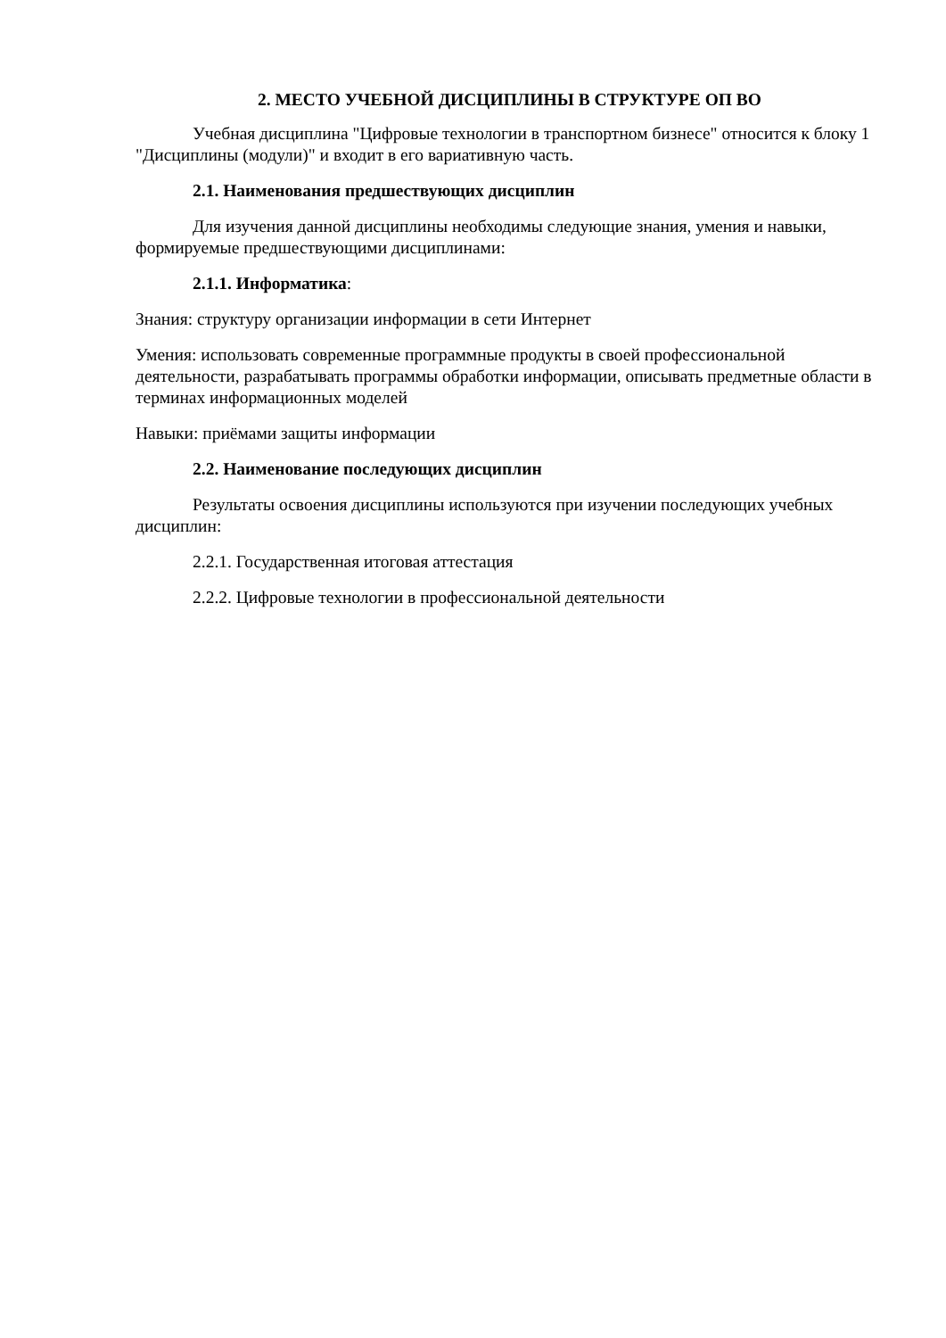2. МЕСТО УЧЕБНОЙ ДИСЦИПЛИНЫ В СТРУКТУРЕ ОП ВО
Учебная дисциплина "Цифровые технологии в транспортном бизнесе" относится к блоку 1 "Дисциплины (модули)" и входит в его вариативную часть.
2.1. Наименования предшествующих дисциплин
Для изучения данной дисциплины необходимы следующие знания, умения и навыки, формируемые предшествующими дисциплинами:
2.1.1. Информатика:
Знания: структуру организации информации в сети Интернет
Умения: использовать современные программные продукты в своей профессиональной деятельности, разрабатывать программы обработки информации, описывать предметные области в терминах информационных моделей
Навыки: приёмами защиты информации
2.2. Наименование последующих дисциплин
Результаты освоения дисциплины используются при изучении последующих учебных дисциплин:
2.2.1. Государственная итоговая аттестация
2.2.2. Цифровые технологии в профессиональной деятельности